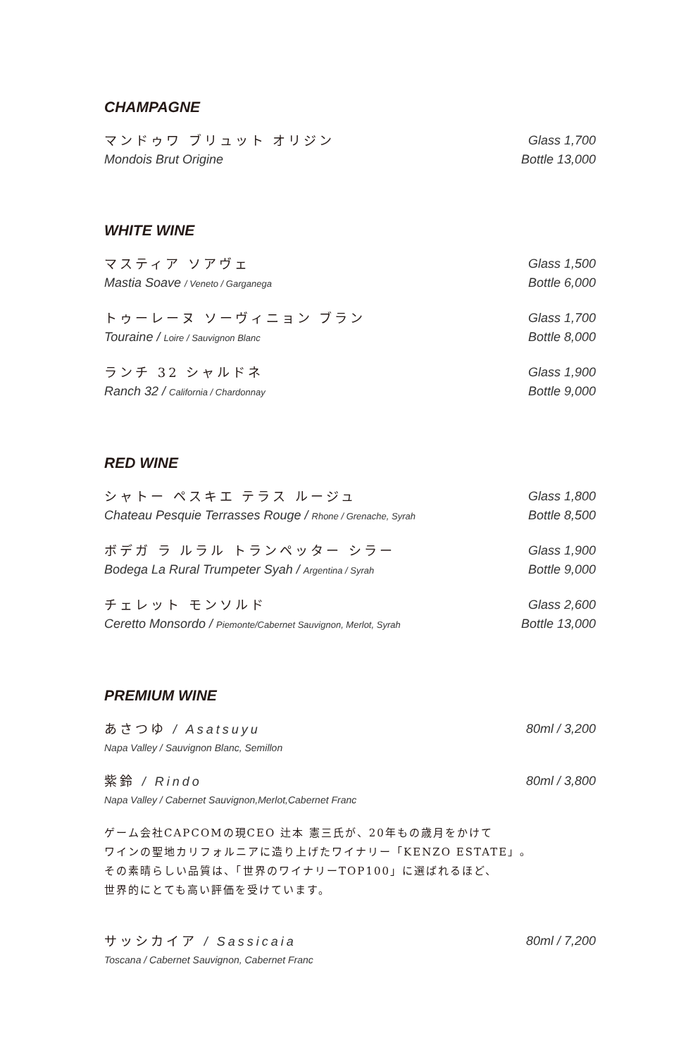CHAMPAGNE
マンドゥワ ブリュット オリジン
Mondois Brut Origine
Glass 1,700
Bottle 13,000
WHITE WINE
マスティア ソアヴェ
Mastia Soave / Veneto / Garganega
Glass 1,500
Bottle 6,000
トゥーレーヌ ソーヴィニョン ブラン
Touraine / Loire / Sauvignon Blanc
Glass 1,700
Bottle 8,000
ランチ 32 シャルドネ
Ranch 32 / California / Chardonnay
Glass 1,900
Bottle 9,000
RED WINE
シャトー ペスキエ テラス ルージュ
Chateau Pesquie Terrasses Rouge / Rhone / Grenache, Syrah
Glass 1,800
Bottle 8,500
ボデガ ラ ルラル トランペッター シラー
Bodega La Rural Trumpeter Syah / Argentina / Syrah
Glass 1,900
Bottle 9,000
チェレット モンソルド
Ceretto Monsordo / Piemonte/Cabernet Sauvignon, Merlot, Syrah
Glass 2,600
Bottle 13,000
PREMIUM WINE
あさつゆ / Asatsuyu
Napa Valley / Sauvignon Blanc, Semillon
80ml / 3,200
紫鈴 / Rindo
Napa Valley / Cabernet Sauvignon,Merlot,Cabernet Franc
80ml / 3,800
ゲーム会社CAPCOMの現CEO 辻本 憲三氏が、20年もの歳月をかけて
ワインの聖地カリフォルニアに造り上げたワイナリー「KENZO ESTATE」。
その素晴らしい品質は、「世界のワイナリーTOP100」に選ばれるほど、
世界的にとても高い評価を受けています。
サッシカイア / Sassicaia
Toscana / Cabernet Sauvignon, Cabernet Franc
80ml / 7,200